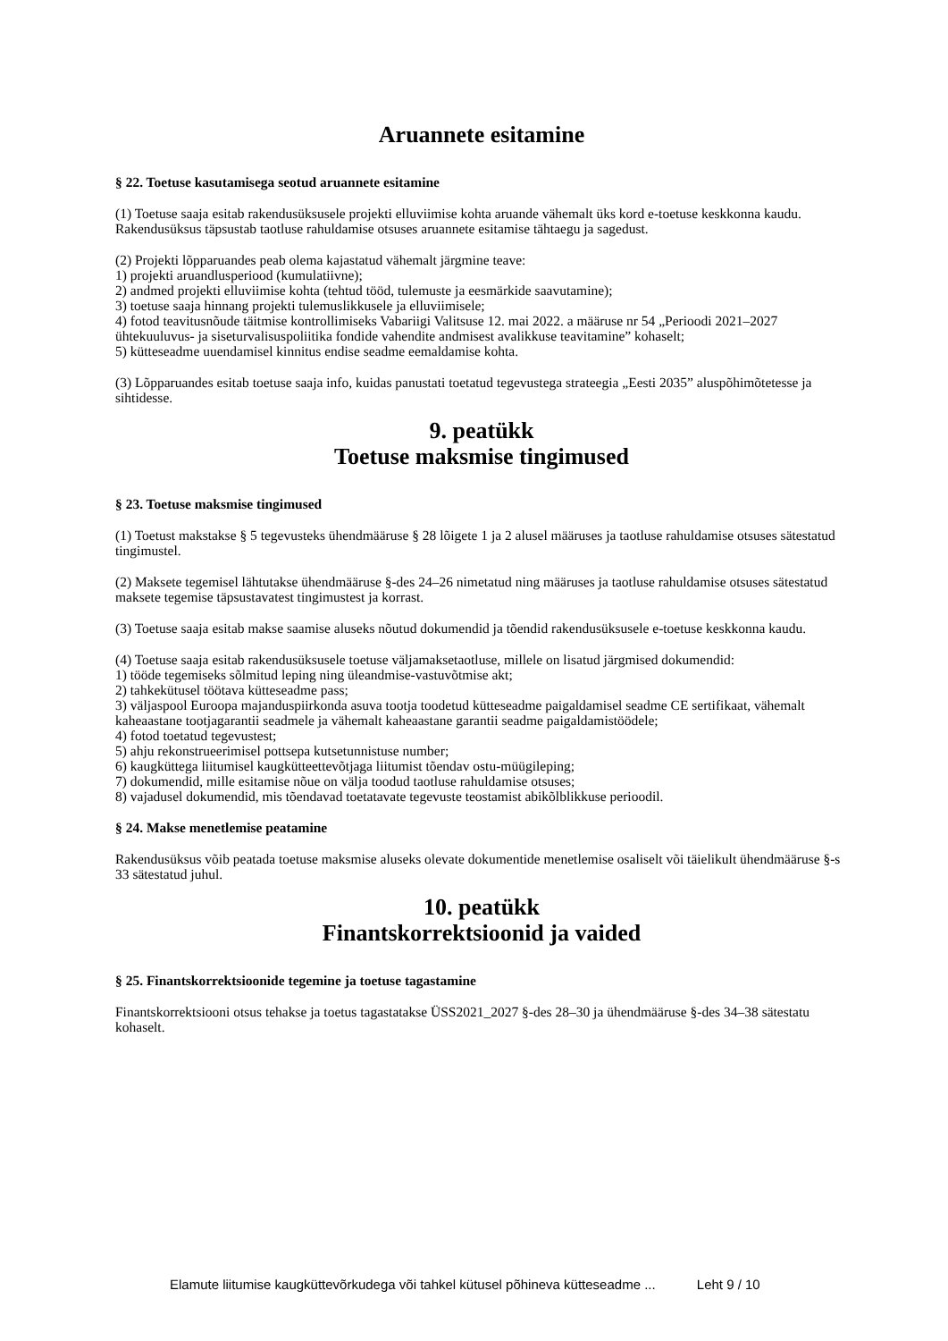Aruannete esitamine
§ 22. Toetuse kasutamisega seotud aruannete esitamine
(1) Toetuse saaja esitab rakendusüksusele projekti elluviimise kohta aruande vähemalt üks kord e-toetuse keskkonna kaudu. Rakendusüksus täpsustab taotluse rahuldamise otsuses aruannete esitamise tähtaegu ja sagedust.
(2) Projekti lõpparuandes peab olema kajastatud vähemalt järgmine teave:
1) projekti aruandlusperiood (kumulatiivne);
2) andmed projekti elluviimise kohta (tehtud tööd, tulemuste ja eesmärkide saavutamine);
3) toetuse saaja hinnang projekti tulemuslikkusele ja elluviimisele;
4) fotod teavitusnõude täitmise kontrollimiseks Vabariigi Valitsuse 12. mai 2022. a määruse nr 54 „Perioodi 2021–2027 ühtekuuluvus- ja siseturvalisuspoliitika fondide vahendite andmisest avalikkuse teavitamine” kohaselt;
5) kütteseadme uuendamisel kinnitus endise seadme eemaldamise kohta.
(3) Lõpparuandes esitab toetuse saaja info, kuidas panustati toetatud tegevustega strateegia „Eesti 2035” aluspõhimõtetesse ja sihtidesse.
9. peatükk
Toetuse maksmise tingimused
§ 23. Toetuse maksmise tingimused
(1) Toetust makstakse § 5 tegevusteks ühendmääruse § 28 lõigete 1 ja 2 alusel määruses ja taotluse rahuldamise otsuses sätestatud tingimustel.
(2) Maksete tegemisel lähtutakse ühendmääruse §-des 24–26 nimetatud ning määruses ja taotluse rahuldamise otsuses sätestatud maksete tegemise täpsustavatest tingimustest ja korrast.
(3) Toetuse saaja esitab makse saamise aluseks nõutud dokumendid ja tõendid rakendusüksusele e-toetuse keskkonna kaudu.
(4) Toetuse saaja esitab rakendusüksusele toetuse väljamaksetaotluse, millele on lisatud järgmised dokumendid:
1) tööde tegemiseks sõlmitud leping ning üleandmise-vastuvõtmise akt;
2) tahkekütusel töötava kütteseadme pass;
3) väljaspool Euroopa majanduspiirkonda asuva tootja toodetud kütteseadme paigaldamisel seadme CE sertifikaat, vähemalt kaheaastane tootjagarantii seadmele ja vähemalt kaheaastane garantii seadme paigaldamistöödele;
4) fotod toetatud tegevustest;
5) ahju rekonstrueerimisel pottsepa kutsetunnistuse number;
6) kaugküttega liitumisel kaugkütteettevõtjaga liitumist tõendav ostu-müügileping;
7) dokumendid, mille esitamise nõue on välja toodud taotluse rahuldamise otsuses;
8) vajadusel dokumendid, mis tõendavad toetatavate tegevuste teostamist abikõlblikkuse perioodil.
§ 24. Makse menetlemise peatamine
Rakendusüksus võib peatada toetuse maksmise aluseks olevate dokumentide menetlemise osaliselt või täielikult ühendmääruse §-s 33 sätestatud juhul.
10. peatükk
Finantskorrektsioonid ja vaided
§ 25. Finantskorrektsioonide tegemine ja toetuse tagastamine
Finantskorrektsiooni otsus tehakse ja toetus tagastatakse ÜSS2021_2027 §-des 28–30 ja ühendmääruse §-des 34–38 sätestatu kohaselt.
Elamute liitumise kaugküttevõrkudega või tahkel kütusel põhineva kütteseadme ... Leht 9 / 10